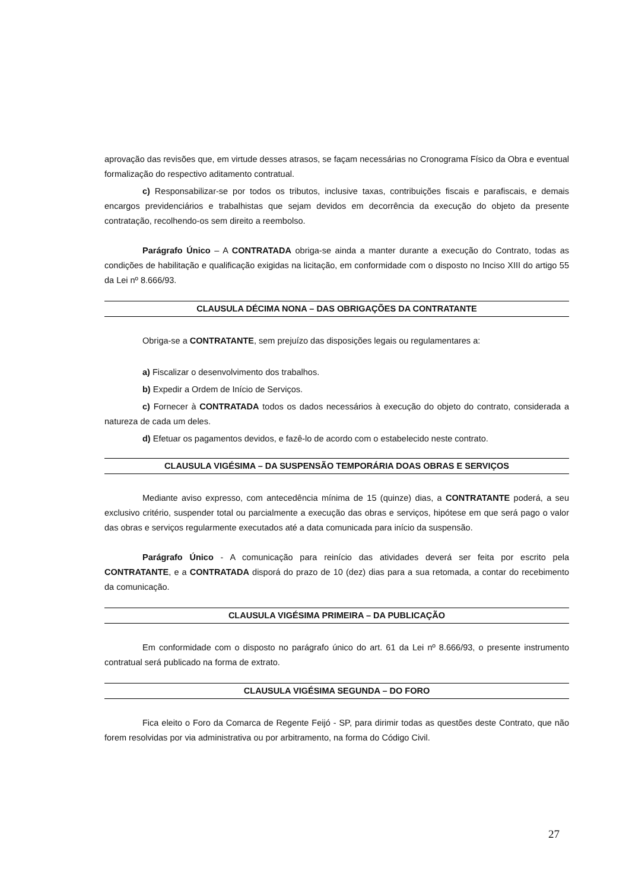aprovação das revisões que, em virtude desses atrasos, se façam necessárias no Cronograma Físico da Obra e eventual formalização do respectivo aditamento contratual.
c) Responsabilizar-se por todos os tributos, inclusive taxas, contribuições fiscais e parafiscais, e demais encargos previdenciários e trabalhistas que sejam devidos em decorrência da execução do objeto da presente contratação, recolhendo-os sem direito a reembolso.
Parágrafo Único – A CONTRATADA obriga-se ainda a manter durante a execução do Contrato, todas as condições de habilitação e qualificação exigidas na licitação, em conformidade com o disposto no Inciso XIII do artigo 55 da Lei nº 8.666/93.
CLAUSULA DÉCIMA NONA – DAS OBRIGAÇÕES DA CONTRATANTE
Obriga-se a CONTRATANTE, sem prejuízo das disposições legais ou regulamentares a:
a) Fiscalizar o desenvolvimento dos trabalhos.
b) Expedir a Ordem de Início de Serviços.
c) Fornecer à CONTRATADA todos os dados necessários à execução do objeto do contrato, considerada a natureza de cada um deles.
d) Efetuar os pagamentos devidos, e fazê-lo de acordo com o estabelecido neste contrato.
CLAUSULA VIGÉSIMA – DA SUSPENSÃO TEMPORÁRIA DOAS OBRAS E SERVIÇOS
Mediante aviso expresso, com antecedência mínima de 15 (quinze) dias, a CONTRATANTE poderá, a seu exclusivo critério, suspender total ou parcialmente a execução das obras e serviços, hipótese em que será pago o valor das obras e serviços regularmente executados até a data comunicada para início da suspensão.
Parágrafo Único - A comunicação para reinício das atividades deverá ser feita por escrito pela CONTRATANTE, e a CONTRATADA disporá do prazo de 10 (dez) dias para a sua retomada, a contar do recebimento da comunicação.
CLAUSULA VIGÉSIMA PRIMEIRA – DA PUBLICAÇÃO
Em conformidade com o disposto no parágrafo único do art. 61 da Lei nº 8.666/93, o presente instrumento contratual será publicado na forma de extrato.
CLAUSULA VIGÉSIMA SEGUNDA – DO FORO
Fica eleito o Foro da Comarca de Regente Feijó - SP, para dirimir todas as questões deste Contrato, que não forem resolvidas por via administrativa ou por arbitramento, na forma do Código Civil.
27